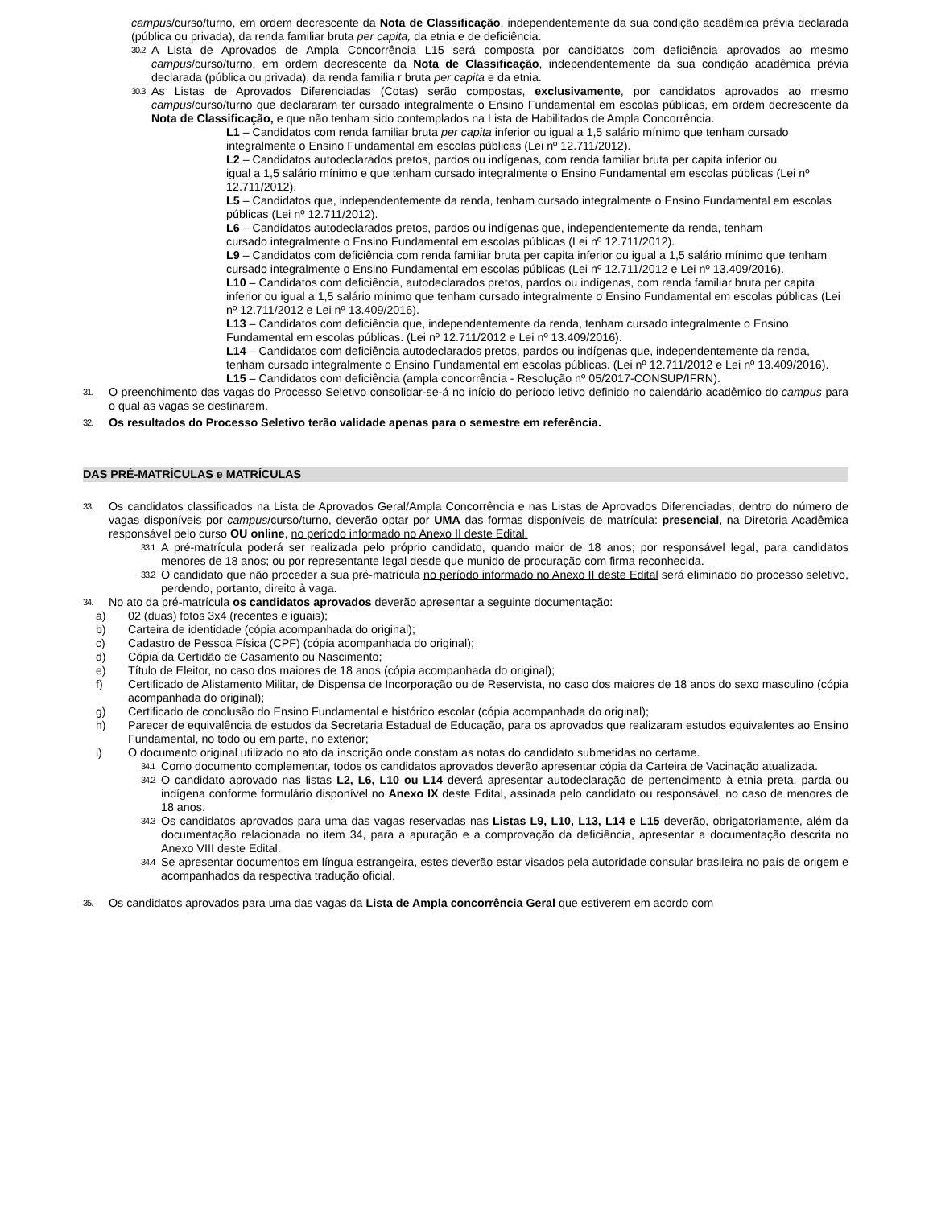campus/curso/turno, em ordem decrescente da Nota de Classificação, independentemente da sua condição acadêmica prévia declarada (pública ou privada), da renda familiar bruta per capita, da etnia e de deficiência.
30.2
A Lista de Aprovados de Ampla Concorrência L15 será composta por candidatos com deficiência aprovados ao mesmo campus/curso/turno, em ordem decrescente da Nota de Classificação, independentemente da sua condição acadêmica prévia declarada (pública ou privada), da renda familia r bruta per capita e da etnia.
30.3
As Listas de Aprovados Diferenciadas (Cotas) serão compostas, exclusivamente, por candidatos aprovados ao mesmo campus/curso/turno que declararam ter cursado integralmente o Ensino Fundamental em escolas públicas, em ordem decrescente da Nota de Classificação, e que não tenham sido contemplados na Lista de Habilitados de Ampla Concorrência.
L1 – Candidatos com renda familiar bruta per capita inferior ou igual a 1,5 salário mínimo que tenham cursado integralmente o Ensino Fundamental em escolas públicas (Lei nº 12.711/2012).
L2 – Candidatos autodeclarados pretos, pardos ou indígenas, com renda familiar bruta per capita inferior ou
igual a 1,5 salário mínimo e que tenham cursado integralmente o Ensino Fundamental em escolas públicas (Lei nº 12.711/2012).
L5 – Candidatos que, independentemente da renda, tenham cursado integralmente o Ensino Fundamental em escolas públicas (Lei nº 12.711/2012).
L6 – Candidatos autodeclarados pretos, pardos ou indígenas que, independentemente da renda, tenham
cursado integralmente o Ensino Fundamental em escolas públicas (Lei nº 12.711/2012).
L9 – Candidatos com deficiência com renda familiar bruta per capita inferior ou igual a 1,5 salário mínimo que tenham cursado integralmente o Ensino Fundamental em escolas públicas (Lei nº 12.711/2012 e Lei nº 13.409/2016).
L10 – Candidatos com deficiência, autodeclarados pretos, pardos ou indígenas, com renda familiar bruta per capita inferior ou igual a 1,5 salário mínimo que tenham cursado integralmente o Ensino Fundamental em escolas públicas (Lei nº 12.711/2012 e Lei nº 13.409/2016).
L13 – Candidatos com deficiência que, independentemente da renda, tenham cursado integralmente o Ensino Fundamental em escolas públicas. (Lei nº 12.711/2012 e Lei nº 13.409/2016).
L14 – Candidatos com deficiência autodeclarados pretos, pardos ou indígenas que, independentemente da renda, tenham cursado integralmente o Ensino Fundamental em escolas públicas. (Lei nº 12.711/2012 e Lei nº 13.409/2016).
L15 – Candidatos com deficiência (ampla concorrência - Resolução nº 05/2017-CONSUP/IFRN).
31.
O preenchimento das vagas do Processo Seletivo consolidar-se-á no início do período letivo definido no calendário acadêmico do campus para o qual as vagas se destinarem.
32.
Os resultados do Processo Seletivo terão validade apenas para o semestre em referência.
DAS PRÉ-MATRÍCULAS e MATRÍCULAS
33.
Os candidatos classificados na Lista de Aprovados Geral/Ampla Concorrência e nas Listas de Aprovados Diferenciadas, dentro do número de vagas disponíveis por campus/curso/turno, deverão optar por UMA das formas disponíveis de matrícula: presencial, na Diretoria Acadêmica responsável pelo curso OU online, no período informado no Anexo II deste Edital.
33.1
A pré-matrícula poderá ser realizada pelo próprio candidato, quando maior de 18 anos; por responsável legal, para candidatos menores de 18 anos; ou por representante legal desde que munido de procuração com firma reconhecida.
33.2
O candidato que não proceder a sua pré-matrícula no período informado no Anexo II deste Edital será eliminado do processo seletivo, perdendo, portanto, direito à vaga.
34.
No ato da pré-matrícula os candidatos aprovados deverão apresentar a seguinte documentação:
a) 02 (duas) fotos 3x4 (recentes e iguais);
b) Carteira de identidade (cópia acompanhada do original);
c) Cadastro de Pessoa Física (CPF) (cópia acompanhada do original);
d) Cópia da Certidão de Casamento ou Nascimento;
e) Título de Eleitor, no caso dos maiores de 18 anos (cópia acompanhada do original);
f) Certificado de Alistamento Militar, de Dispensa de Incorporação ou de Reservista, no caso dos maiores de 18 anos do sexo masculino (cópia acompanhada do original);
g) Certificado de conclusão do Ensino Fundamental e histórico escolar (cópia acompanhada do original);
h) Parecer de equivalência de estudos da Secretaria Estadual de Educação, para os aprovados que realizaram estudos equivalentes ao Ensino Fundamental, no todo ou em parte, no exterior;
i) O documento original utilizado no ato da inscrição onde constam as notas do candidato submetidas no certame.
34.1
Como documento complementar, todos os candidatos aprovados deverão apresentar cópia da Carteira de Vacinação atualizada.
34.2
O candidato aprovado nas listas L2, L6, L10 ou L14 deverá apresentar autodeclaração de pertencimento à etnia preta, parda ou indígena conforme formulário disponível no Anexo IX deste Edital, assinada pelo candidato ou responsável, no caso de menores de 18 anos.
34.3
Os candidatos aprovados para uma das vagas reservadas nas Listas L9, L10, L13, L14 e L15 deverão, obrigatoriamente, além da documentação relacionada no item 34, para a apuração e a comprovação da deficiência, apresentar a documentação descrita no Anexo VIII deste Edital.
34.4
Se apresentar documentos em língua estrangeira, estes deverão estar visados pela autoridade consular brasileira no país de origem e acompanhados da respectiva tradução oficial.
35.
Os candidatos aprovados para uma das vagas da Lista de Ampla concorrência Geral que estiverem em acordo com